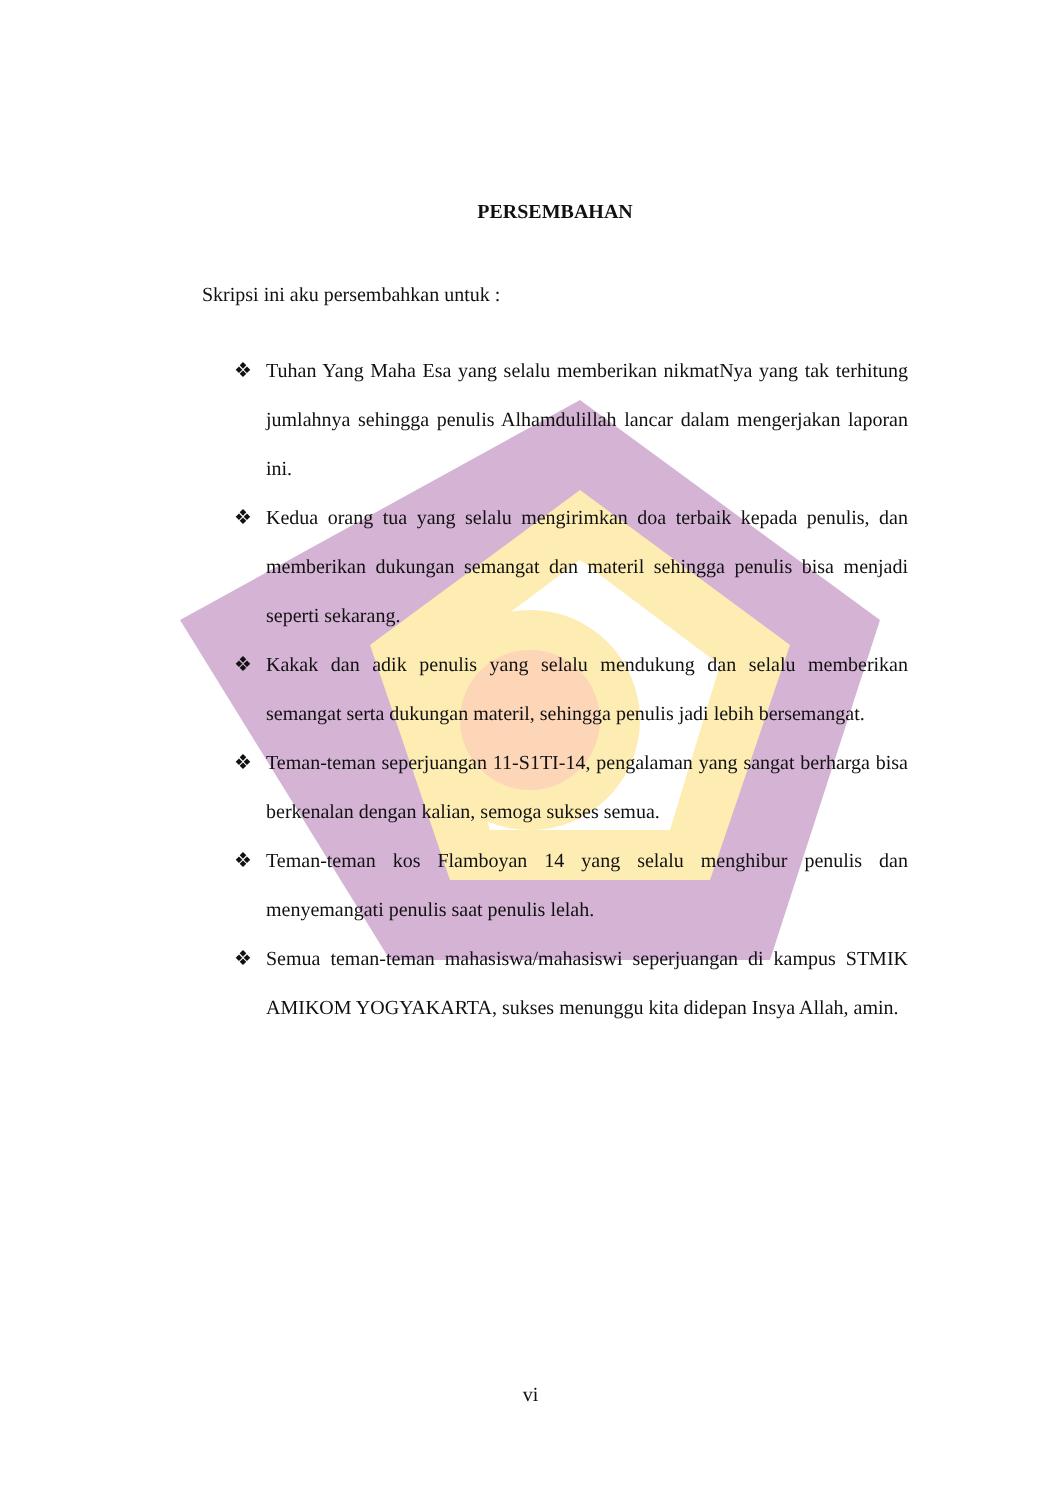PERSEMBAHAN
Skripsi ini aku persembahkan untuk :
❖ Tuhan Yang Maha Esa yang selalu memberikan nikmatNya yang tak terhitung jumlahnya sehingga penulis Alhamdulillah lancar dalam mengerjakan laporan ini.
❖ Kedua orang tua yang selalu mengirimkan doa terbaik kepada penulis, dan memberikan dukungan semangat dan materil sehingga penulis bisa menjadi seperti sekarang.
❖ Kakak dan adik penulis yang selalu mendukung dan selalu memberikan semangat serta dukungan materil, sehingga penulis jadi lebih bersemangat.
❖ Teman-teman seperjuangan 11-S1TI-14, pengalaman yang sangat berharga bisa berkenalan dengan kalian, semoga sukses semua.
❖ Teman-teman kos Flamboyan 14 yang selalu menghibur penulis dan menyemangati penulis saat penulis lelah.
❖ Semua teman-teman mahasiswa/mahasiswi seperjuangan di kampus STMIK AMIKOM YOGYAKARTA, sukses menunggu kita didepan Insya Allah, amin.
vi